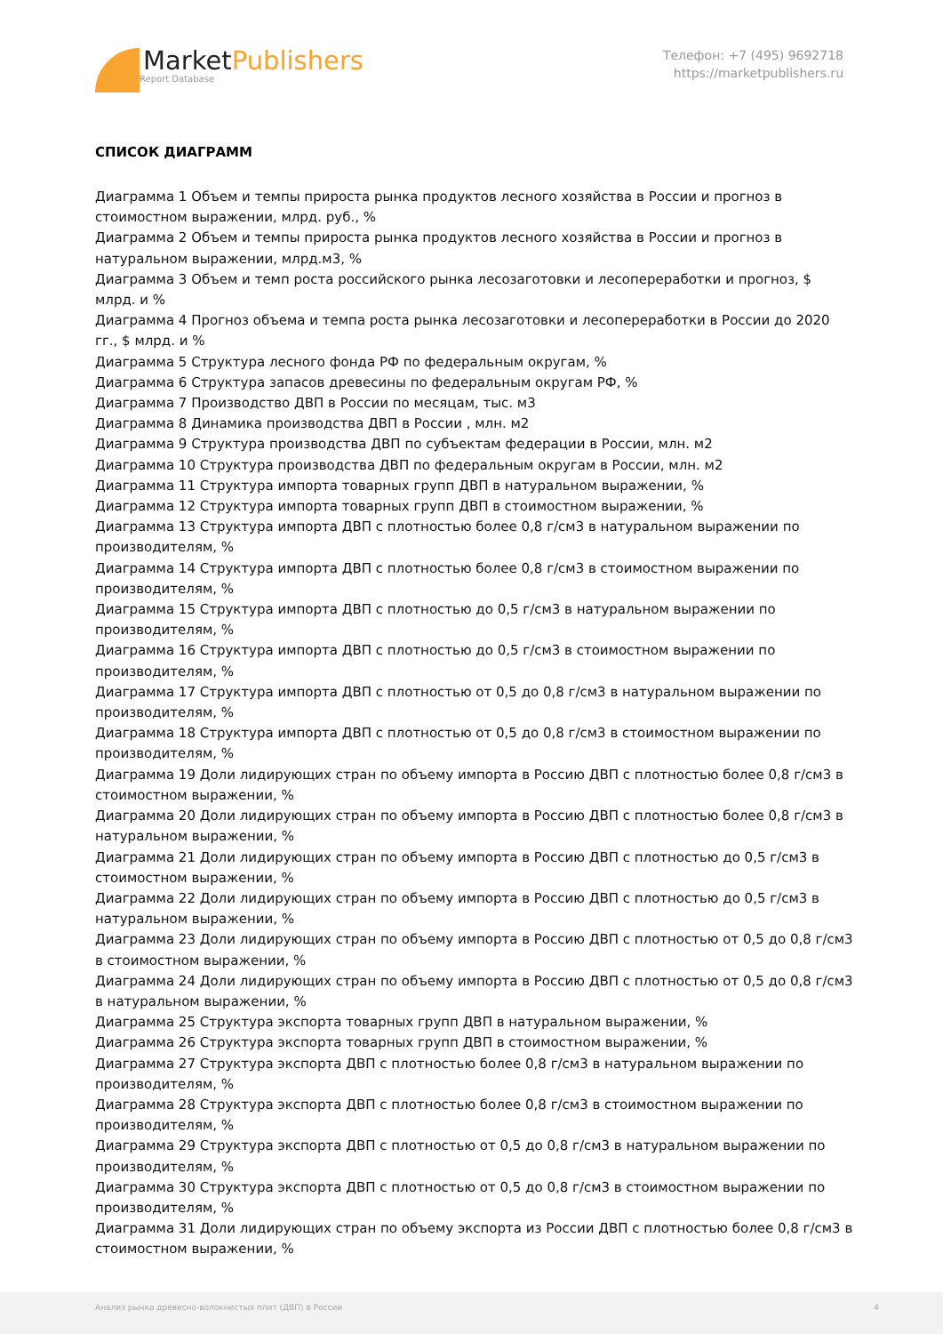MarketPublishers
Report Database
Телефон: +7 (495) 9692718
https://marketpublishers.ru
СПИСОК ДИАГРАММ
Диаграмма 1 Объем и темпы прироста рынка продуктов лесного хозяйства в России и прогноз в стоимостном выражении, млрд. руб., %
Диаграмма 2 Объем и темпы прироста рынка продуктов лесного хозяйства в России и прогноз в натуральном выражении, млрд.м3, %
Диаграмма 3 Объем и темп роста российского рынка лесозаготовки и лесопереработки и прогноз, $ млрд. и %
Диаграмма 4 Прогноз объема и темпа роста рынка лесозаготовки и лесопереработки в России до 2020 гг., $ млрд. и %
Диаграмма 5 Структура лесного фонда РФ по федеральным округам, %
Диаграмма 6 Структура запасов древесины по федеральным округам РФ, %
Диаграмма 7 Производство ДВП в России по месяцам, тыс. м3
Диаграмма 8 Динамика производства ДВП в России , млн. м2
Диаграмма 9 Структура производства ДВП по субъектам федерации в России, млн. м2
Диаграмма 10 Структура производства ДВП по федеральным округам в России, млн. м2
Диаграмма 11 Структура импорта товарных групп ДВП в натуральном выражении, %
Диаграмма 12 Структура импорта товарных групп ДВП в стоимостном выражении, %
Диаграмма 13 Структура импорта ДВП с плотностью более 0,8 г/см3 в натуральном выражении по производителям, %
Диаграмма 14 Структура импорта ДВП с плотностью более 0,8 г/см3 в стоимостном выражении по производителям, %
Диаграмма 15 Структура импорта ДВП с плотностью до 0,5 г/см3 в натуральном выражении по производителям, %
Диаграмма 16 Структура импорта ДВП с плотностью до 0,5 г/см3 в стоимостном выражении по производителям, %
Диаграмма 17 Структура импорта ДВП с плотностью от 0,5 до 0,8 г/см3 в натуральном выражении по производителям, %
Диаграмма 18 Структура импорта ДВП с плотностью от 0,5 до 0,8 г/см3 в стоимостном выражении по производителям, %
Диаграмма 19 Доли лидирующих стран по объему импорта в Россию ДВП с плотностью более 0,8 г/см3 в стоимостном выражении, %
Диаграмма 20 Доли лидирующих стран по объему импорта в Россию ДВП с плотностью более 0,8 г/см3 в натуральном выражении, %
Диаграмма 21 Доли лидирующих стран по объему импорта в Россию ДВП с плотностью до 0,5 г/см3 в стоимостном выражении, %
Диаграмма 22 Доли лидирующих стран по объему импорта в Россию ДВП с плотностью до 0,5 г/см3 в натуральном выражении, %
Диаграмма 23 Доли лидирующих стран по объему импорта в Россию ДВП с плотностью от 0,5 до 0,8 г/см3 в стоимостном выражении, %
Диаграмма 24 Доли лидирующих стран по объему импорта в Россию ДВП с плотностью от 0,5 до 0,8 г/см3 в натуральном выражении, %
Диаграмма 25 Структура экспорта товарных групп ДВП в натуральном выражении, %
Диаграмма 26 Структура экспорта товарных групп ДВП в стоимостном выражении, %
Диаграмма 27 Структура экспорта ДВП с плотностью более 0,8 г/см3 в натуральном выражении по производителям, %
Диаграмма 28 Структура экспорта ДВП с плотностью более 0,8 г/см3 в стоимостном выражении по производителям, %
Диаграмма 29 Структура экспорта ДВП с плотностью от 0,5 до 0,8 г/см3 в натуральном выражении по производителям, %
Диаграмма 30 Структура экспорта ДВП с плотностью от 0,5 до 0,8 г/см3 в стоимостном выражении по производителям, %
Диаграмма 31 Доли лидирующих стран по объему экспорта из России ДВП с плотностью более 0,8 г/см3 в стоимостном выражении, %
Анализ рынка древесно-волокнистых плит (ДВП) в России 4